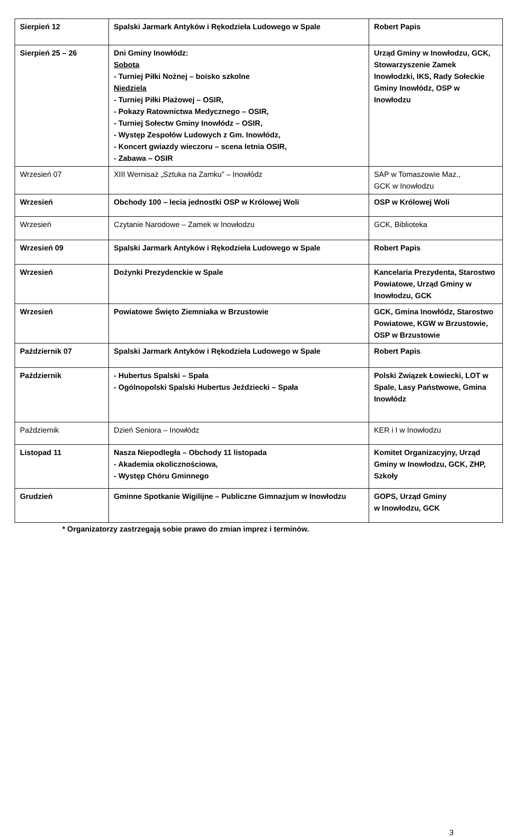| Sierpień 12 | Spalski Jarmark Antyków i Rękodzieła Ludowego w Spale | Robert Papis |
| Sierpień 25 – 26 | Dni Gminy Inowłódz: Sobota - Turniej Piłki Nożnej – boisko szkolne Niedziela - Turniej Piłki Plażowej – OSIR, - Pokazy Ratownictwa Medycznego – OSIR, - Turniej Sołectw Gminy Inowłódz – OSIR, - Występ Zespołów Ludowych z Gm. Inowłódz, - Koncert gwiazdy wieczoru – scena letnia OSIR, - Zabawa – OSIR | Urząd Gminy w Inowłodzu, GCK, Stowarzyszenie Zamek Inowłodzki, IKS, Rady Sołeckie Gminy Inowłódz, OSP w Inowłodzu |
| Wrzesień 07 | XIII Wernisaż „Sztuka na Zamku” – Inowłódz | SAP w Tomaszowie Maz., GCK w Inowłodzu |
| Wrzesień | Obchody 100 – lecia jednostki OSP w Królowej Woli | OSP w Królowej Woli |
| Wrzesień | Czytanie Narodowe – Zamek w Inowłodzu | GCK, Biblioteka |
| Wrzesień 09 | Spalski Jarmark Antyków i Rękodzieła Ludowego w Spale | Robert Papis |
| Wrzesień | Dożynki Prezydenckie w Spale | Kancelaria Prezydenta, Starostwo Powiatowe, Urząd Gminy w Inowłodzu, GCK |
| Wrzesień | Powiatowe Święto Ziemniaka w Brzustowie | GCK, Gmina Inowłódz, Starostwo Powiatowe, KGW w Brzustowie, OSP w Brzustowie |
| Październik 07 | Spalski Jarmark Antyków i Rękodzieła Ludowego w Spale | Robert Papis |
| Październik | - Hubertus Spalski – Spała - Ogólnopolski Spalski Hubertus Jeździecki – Spała | Polski Związek Łowiecki, LOT w Spale, Lasy Państwowe, Gmina Inowłódz |
| Październik | Dzień Seniora – Inowłódz | KER i I w Inowłodzu |
| Listopad 11 | Nasza Niepodległa – Obchody 11 listopada - Akademia okolicznościowa, - Występ Chóru Gminnego | Komitet Organizacyjny, Urząd Gminy w Inowłodzu, GCK, ZHP, Szkoły |
| Grudzień | Gminne Spotkanie Wigilijne – Publiczne Gimnazjum w Inowłodzu | GOPS, Urząd Gminy w Inowłodzu, GCK |
* Organizatorzy zastrzegają sobie prawo do zmian imprez i terminów.
3